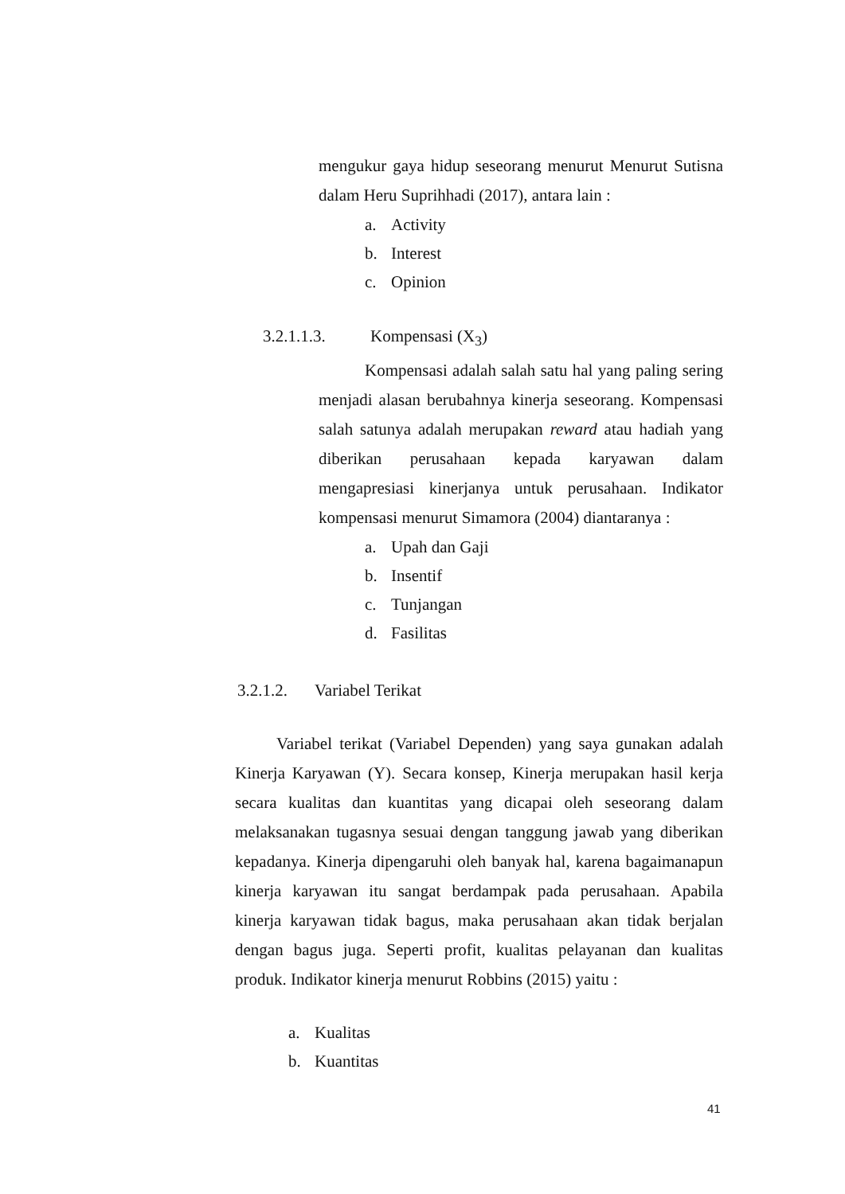mengukur gaya hidup seseorang menurut Menurut Sutisna dalam Heru Suprihhadi (2017), antara lain :
a. Activity
b. Interest
c. Opinion
3.2.1.1.3. Kompensasi (X<sub>3</sub>)
Kompensasi adalah salah satu hal yang paling sering menjadi alasan berubahnya kinerja seseorang. Kompensasi salah satunya adalah merupakan reward atau hadiah yang diberikan perusahaan kepada karyawan dalam mengapresiasi kinerjanya untuk perusahaan. Indikator kompensasi menurut Simamora (2004) diantaranya :
a. Upah dan Gaji
b. Insentif
c. Tunjangan
d. Fasilitas
3.2.1.2. Variabel Terikat
Variabel terikat (Variabel Dependen) yang saya gunakan adalah Kinerja Karyawan (Y). Secara konsep, Kinerja merupakan hasil kerja secara kualitas dan kuantitas yang dicapai oleh seseorang dalam melaksanakan tugasnya sesuai dengan tanggung jawab yang diberikan kepadanya. Kinerja dipengaruhi oleh banyak hal, karena bagaimanapun kinerja karyawan itu sangat berdampak pada perusahaan. Apabila kinerja karyawan tidak bagus, maka perusahaan akan tidak berjalan dengan bagus juga. Seperti profit, kualitas pelayanan dan kualitas produk. Indikator kinerja menurut Robbins (2015) yaitu :
a. Kualitas
b. Kuantitas
41